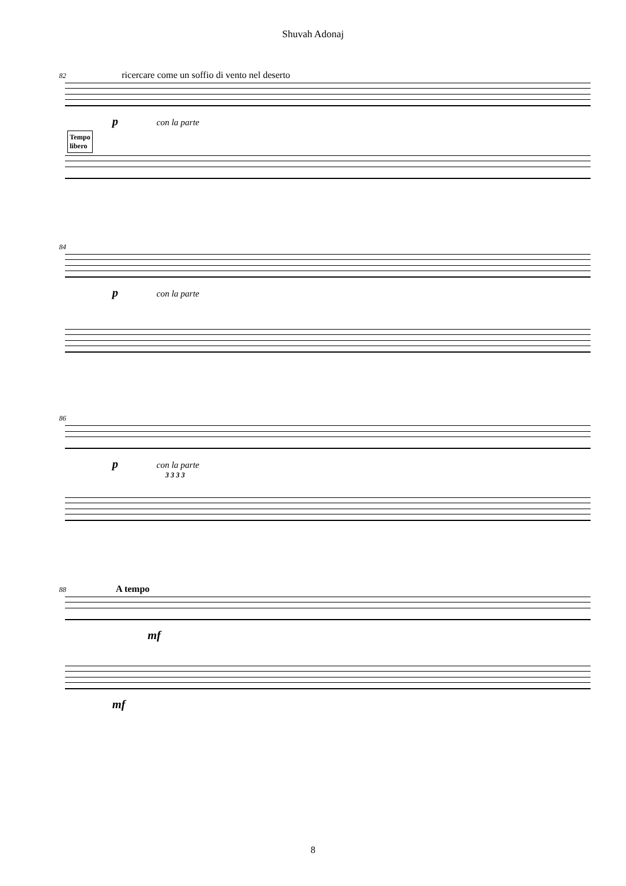Shuvah Adonaj
82 ricercare come un soffio di vento nel deserto
p con la parte
Tempo
libero
84
p con la parte
86
p con la parte
3 3 3 3
88 A tempo
mf
mf
8